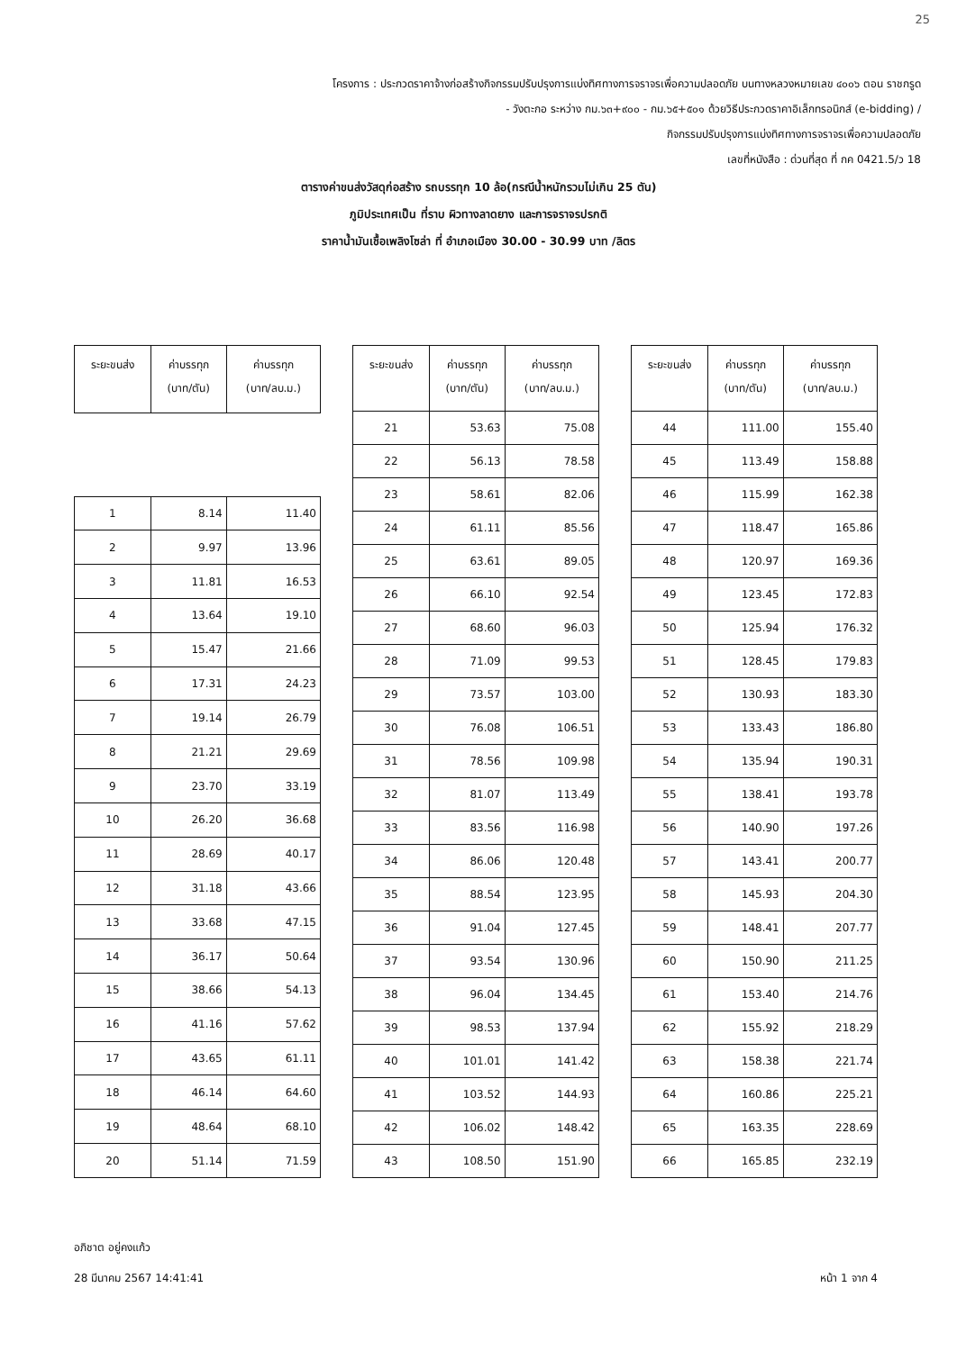25
โครงการ : ประกวดราคาจ้างก่อสร้างกิจกรรมปรับปรุงการแบ่งทิศทางการจราจรเพื่อความปลอดภัย บนทางหลวงหมายเลข ๔๐๐๖ ตอน ราชกรูด
- วังตะกอ ระหว่าง กม.๖๓+๙๐๐ - กม.๖๕+๕๐๑ ด้วยวิธีประกวดราคาอิเล็กทรอนิกส์ (e-bidding) /
กิจกรรมปรับปรุงการแบ่งทิศทางการจราจรเพื่อความปลอดภัย
เลขที่หนังสือ : ด่วนที่สุด ที่ กค 0421.5/ว 18
ตารางค่าขนส่งวัสดุก่อสร้าง รถบรรทุก 10 ล้อ(กรณีน้ำหนักรวมไม่เกิน 25 ตัน)
ภูมิประเทศเป็น ที่ราบ ผิวทางลาดยาง และการจราจรปรกติ
ราคาน้ำมันเชื้อเพลิงโซล่า ที่ อำเภอเมือง 30.00 - 30.99 บาท /ลิตร
| ระยะขนส่ง | ค่าบรรทุก (บาท/ตัน) | ค่าบรรทุก (บาท/ลบ.ม.) |
| --- | --- | --- |
| 1 | 8.14 | 11.40 |
| 2 | 9.97 | 13.96 |
| 3 | 11.81 | 16.53 |
| 4 | 13.64 | 19.10 |
| 5 | 15.47 | 21.66 |
| 6 | 17.31 | 24.23 |
| 7 | 19.14 | 26.79 |
| 8 | 21.21 | 29.69 |
| 9 | 23.70 | 33.19 |
| 10 | 26.20 | 36.68 |
| 11 | 28.69 | 40.17 |
| 12 | 31.18 | 43.66 |
| 13 | 33.68 | 47.15 |
| 14 | 36.17 | 50.64 |
| 15 | 38.66 | 54.13 |
| 16 | 41.16 | 57.62 |
| 17 | 43.65 | 61.11 |
| 18 | 46.14 | 64.60 |
| 19 | 48.64 | 68.10 |
| 20 | 51.14 | 71.59 |
| ระยะขนส่ง | ค่าบรรทุก (บาท/ตัน) | ค่าบรรทุก (บาท/ลบ.ม.) |
| --- | --- | --- |
| 21 | 53.63 | 75.08 |
| 22 | 56.13 | 78.58 |
| 23 | 58.61 | 82.06 |
| 24 | 61.11 | 85.56 |
| 25 | 63.61 | 89.05 |
| 26 | 66.10 | 92.54 |
| 27 | 68.60 | 96.03 |
| 28 | 71.09 | 99.53 |
| 29 | 73.57 | 103.00 |
| 30 | 76.08 | 106.51 |
| 31 | 78.56 | 109.98 |
| 32 | 81.07 | 113.49 |
| 33 | 83.56 | 116.98 |
| 34 | 86.06 | 120.48 |
| 35 | 88.54 | 123.95 |
| 36 | 91.04 | 127.45 |
| 37 | 93.54 | 130.96 |
| 38 | 96.04 | 134.45 |
| 39 | 98.53 | 137.94 |
| 40 | 101.01 | 141.42 |
| 41 | 103.52 | 144.93 |
| 42 | 106.02 | 148.42 |
| 43 | 108.50 | 151.90 |
| ระยะขนส่ง | ค่าบรรทุก (บาท/ตัน) | ค่าบรรทุก (บาท/ลบ.ม.) |
| --- | --- | --- |
| 44 | 111.00 | 155.40 |
| 45 | 113.49 | 158.88 |
| 46 | 115.99 | 162.38 |
| 47 | 118.47 | 165.86 |
| 48 | 120.97 | 169.36 |
| 49 | 123.45 | 172.83 |
| 50 | 125.94 | 176.32 |
| 51 | 128.45 | 179.83 |
| 52 | 130.93 | 183.30 |
| 53 | 133.43 | 186.80 |
| 54 | 135.94 | 190.31 |
| 55 | 138.41 | 193.78 |
| 56 | 140.90 | 197.26 |
| 57 | 143.41 | 200.77 |
| 58 | 145.93 | 204.30 |
| 59 | 148.41 | 207.77 |
| 60 | 150.90 | 211.25 |
| 61 | 153.40 | 214.76 |
| 62 | 155.92 | 218.29 |
| 63 | 158.38 | 221.74 |
| 64 | 160.86 | 225.21 |
| 65 | 163.35 | 228.69 |
| 66 | 165.85 | 232.19 |
อภิชาต อยู่คงแก้ว
28 มีนาคม 2567 14:41:41 หน้า 1 จาก 4